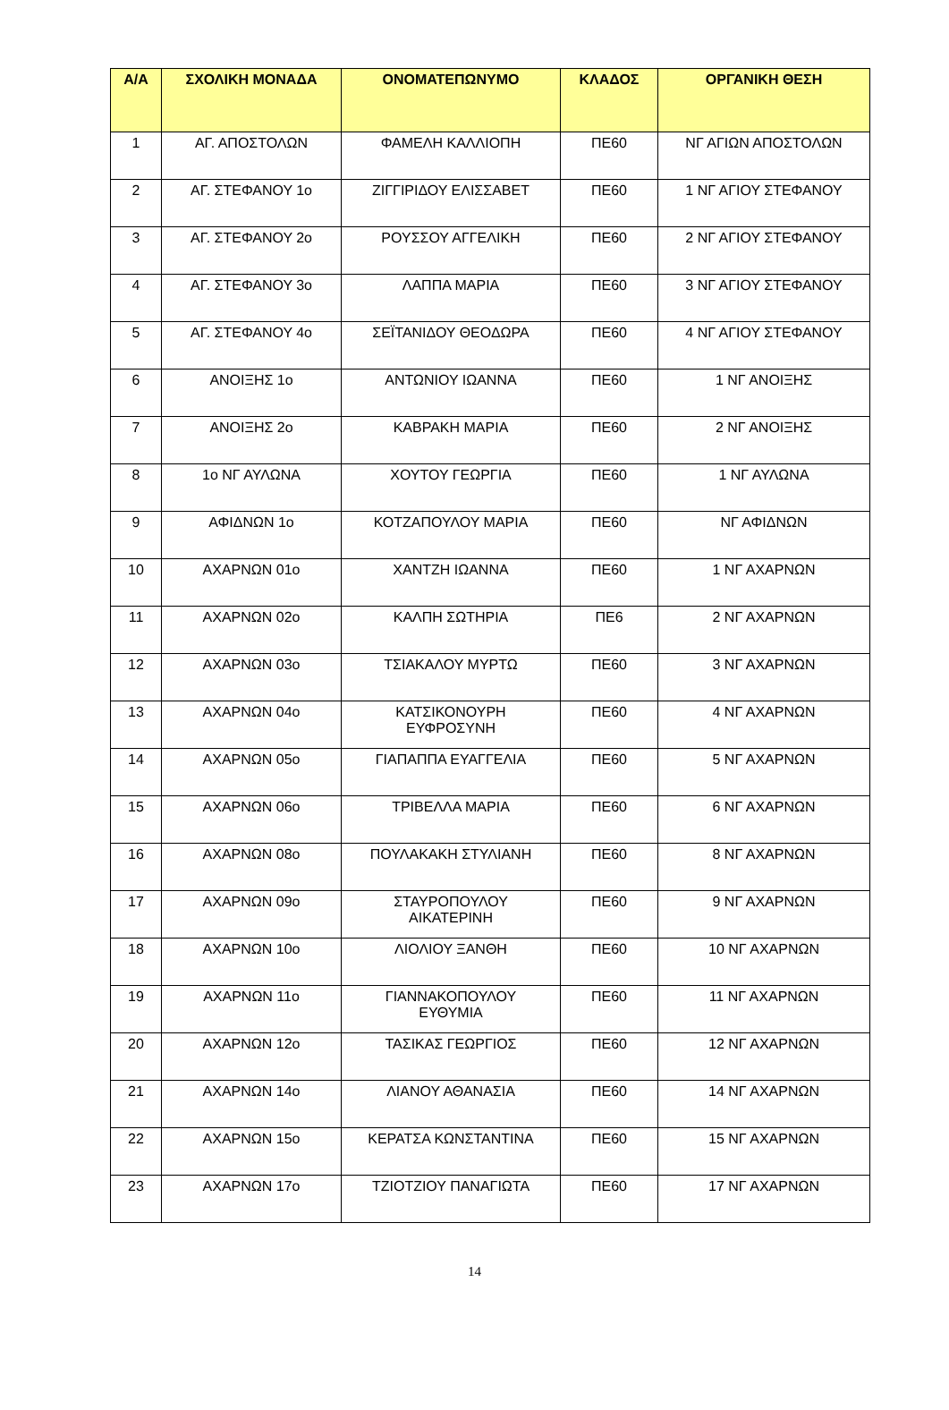| Α/Α | ΣΧΟΛΙΚΗ ΜΟΝΑΔΑ | ΟΝΟΜΑΤΕΠΩΝΥΜΟ | ΚΛΑΔΟΣ | ΟΡΓΑΝΙΚΗ ΘΕΣΗ |
| --- | --- | --- | --- | --- |
| 1 | ΑΓ. ΑΠΟΣΤΟΛΩΝ | ΦΑΜΕΛΗ ΚΑΛΛΙΟΠΗ | ΠΕ60 | ΝΓ ΑΓΙΩΝ ΑΠΟΣΤΟΛΩΝ |
| 2 | ΑΓ. ΣΤΕΦΑΝΟΥ 1ο | ΖΙΓΓΙΡΙΔΟΥ ΕΛΙΣΣΑΒΕΤ | ΠΕ60 | 1 ΝΓ ΑΓΙΟΥ ΣΤΕΦΑΝΟΥ |
| 3 | ΑΓ. ΣΤΕΦΑΝΟΥ 2ο | ΡΟΥΣΣΟΥ ΑΓΓΕΛΙΚΗ | ΠΕ60 | 2 ΝΓ ΑΓΙΟΥ ΣΤΕΦΑΝΟΥ |
| 4 | ΑΓ. ΣΤΕΦΑΝΟΥ 3ο | ΛΑΠΠΑ ΜΑΡΙΑ | ΠΕ60 | 3 ΝΓ ΑΓΙΟΥ ΣΤΕΦΑΝΟΥ |
| 5 | ΑΓ. ΣΤΕΦΑΝΟΥ 4ο | ΣΕΪΤΑΝΙΔΟΥ ΘΕΟΔΩΡΑ | ΠΕ60 | 4 ΝΓ ΑΓΙΟΥ ΣΤΕΦΑΝΟΥ |
| 6 | ΑΝΟΙΞΗΣ 1ο | ΑΝΤΩΝΙΟΥ ΙΩΑΝΝΑ | ΠΕ60 | 1 ΝΓ ΑΝΟΙΞΗΣ |
| 7 | ΑΝΟΙΞΗΣ 2ο | ΚΑΒΡΑΚΗ ΜΑΡΙΑ | ΠΕ60 | 2 ΝΓ ΑΝΟΙΞΗΣ |
| 8 | 1ο ΝΓ ΑΥΛΩΝΑ | ΧΟΥΤΟΥ ΓΕΩΡΓΙΑ | ΠΕ60 | 1 ΝΓ ΑΥΛΩΝΑ |
| 9 | ΑΦΙΔΝΩΝ 1ο | ΚΟΤΖΑΠΟΥΛΟΥ ΜΑΡΙΑ | ΠΕ60 | ΝΓ ΑΦΙΔΝΩΝ |
| 10 | ΑΧΑΡΝΩΝ 01ο | ΧΑΝΤΖΗ ΙΩΑΝΝΑ | ΠΕ60 | 1 ΝΓ ΑΧΑΡΝΩΝ |
| 11 | ΑΧΑΡΝΩΝ 02ο | ΚΑΛΠΗ ΣΩΤΗΡΙΑ | ΠΕ6 | 2 ΝΓ ΑΧΑΡΝΩΝ |
| 12 | ΑΧΑΡΝΩΝ 03ο | ΤΣΙΑΚΑΛΟΥ ΜΥΡΤΩ | ΠΕ60 | 3 ΝΓ ΑΧΑΡΝΩΝ |
| 13 | ΑΧΑΡΝΩΝ 04ο | ΚΑΤΣΙΚΟΝΟΥΡΗ ΕΥΦΡΟΣΥΝΗ | ΠΕ60 | 4 ΝΓ ΑΧΑΡΝΩΝ |
| 14 | ΑΧΑΡΝΩΝ 05ο | ΓΙΑΠΑΠΠΑ ΕΥΑΓΓΕΛΙΑ | ΠΕ60 | 5 ΝΓ ΑΧΑΡΝΩΝ |
| 15 | ΑΧΑΡΝΩΝ 06ο | ΤΡΙΒΕΛΛΑ ΜΑΡΙΑ | ΠΕ60 | 6 ΝΓ ΑΧΑΡΝΩΝ |
| 16 | ΑΧΑΡΝΩΝ 08ο | ΠΟΥΛΑΚΑΚΗ ΣΤΥΛΙΑΝΗ | ΠΕ60 | 8 ΝΓ ΑΧΑΡΝΩΝ |
| 17 | ΑΧΑΡΝΩΝ 09ο | ΣΤΑΥΡΟΠΟΥΛΟΥ ΑΙΚΑΤΕΡΙΝΗ | ΠΕ60 | 9 ΝΓ ΑΧΑΡΝΩΝ |
| 18 | ΑΧΑΡΝΩΝ 10ο | ΛΙΟΛΙΟΥ ΞΑΝΘΗ | ΠΕ60 | 10 ΝΓ ΑΧΑΡΝΩΝ |
| 19 | ΑΧΑΡΝΩΝ 11ο | ΓΙΑΝΝΑΚΟΠΟΥΛΟΥ ΕΥΘΥΜΙΑ | ΠΕ60 | 11 ΝΓ ΑΧΑΡΝΩΝ |
| 20 | ΑΧΑΡΝΩΝ 12ο | ΤΑΣΙΚΑΣ ΓΕΩΡΓΙΟΣ | ΠΕ60 | 12 ΝΓ ΑΧΑΡΝΩΝ |
| 21 | ΑΧΑΡΝΩΝ 14ο | ΛΙΑΝΟΥ ΑΘΑΝΑΣΙΑ | ΠΕ60 | 14 ΝΓ ΑΧΑΡΝΩΝ |
| 22 | ΑΧΑΡΝΩΝ 15ο | ΚΕΡΑΤΣΑ ΚΩΝΣΤΑΝΤΙΝΑ | ΠΕ60 | 15 ΝΓ ΑΧΑΡΝΩΝ |
| 23 | ΑΧΑΡΝΩΝ 17ο | ΤΖΙΟΤΖΙΟΥ ΠΑΝΑΓΙΩΤΑ | ΠΕ60 | 17 ΝΓ ΑΧΑΡΝΩΝ |
14